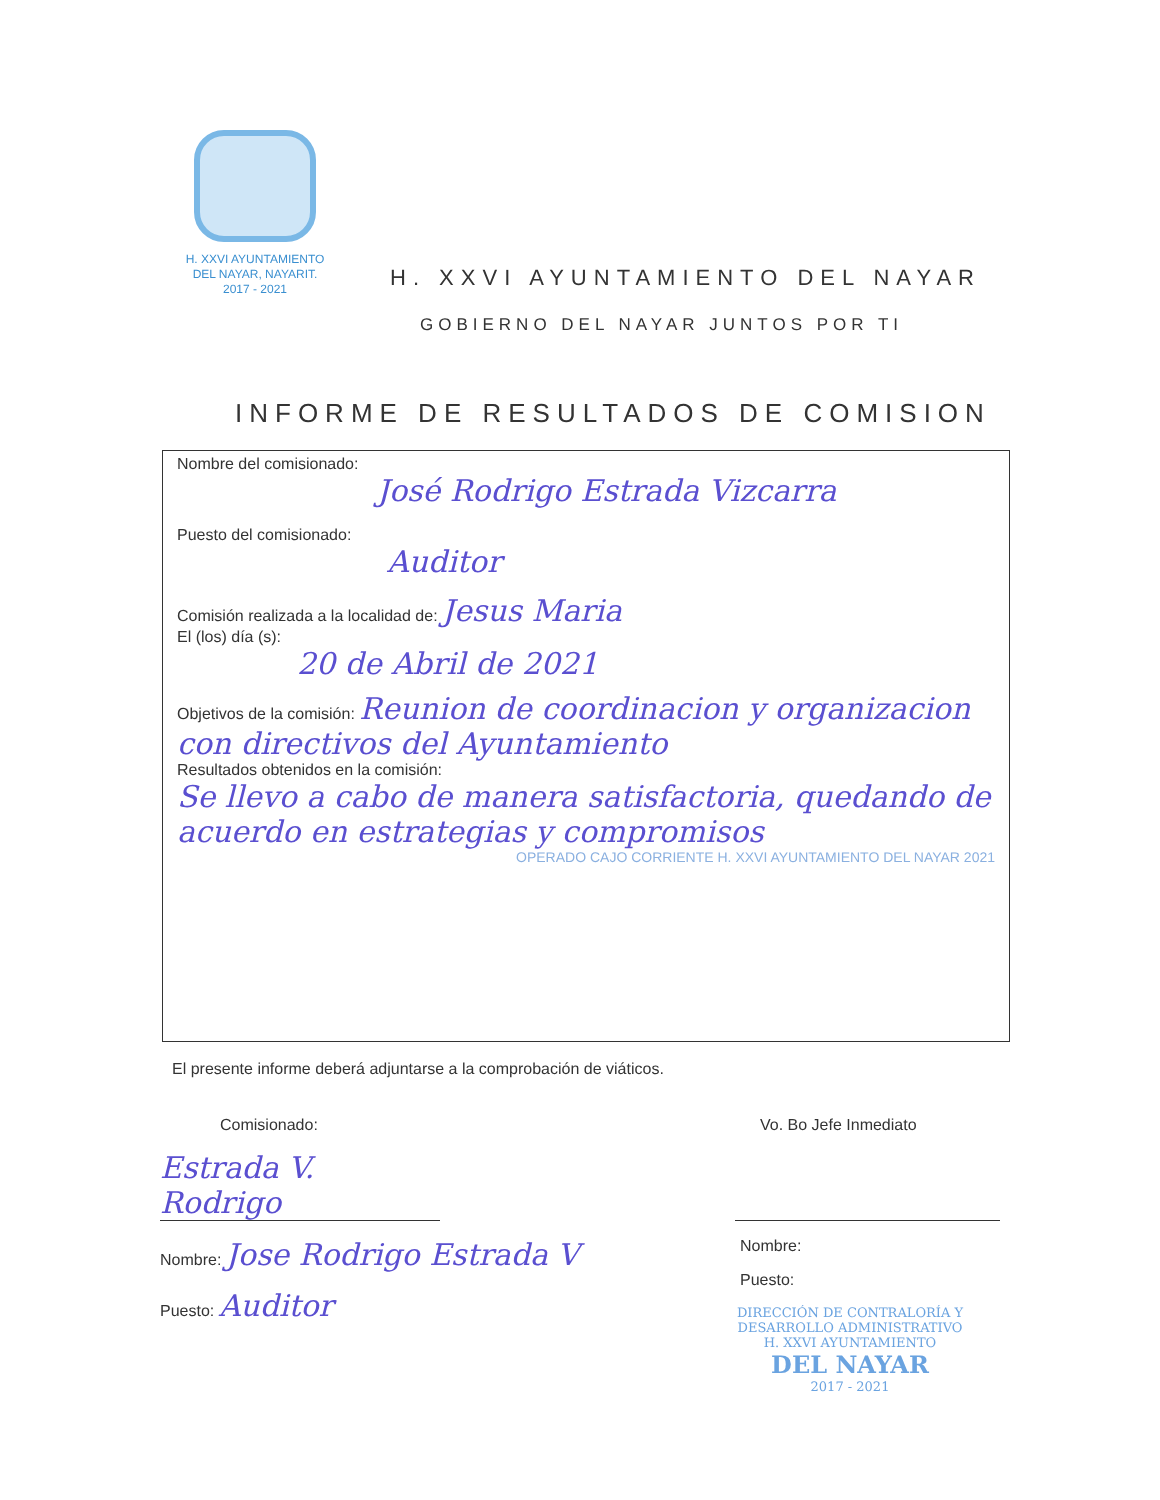H. XXVI AYUNTAMIENTO
DEL NAYAR, NAYARIT.
2017 - 2021
H. XXVI AYUNTAMIENTO DEL NAYAR
GOBIERNO DEL NAYAR JUNTOS POR TI
INFORME DE RESULTADOS DE COMISION
Nombre del comisionado:
José Rodrigo Estrada Vizcarra
Puesto del comisionado:
Auditor
Comisión realizada a la localidad de: Jesus Maria
El (los) día (s):
20 de Abril de 2021
Objetivos de la comisión: Reunion de coordinacion y organizacion con directivos del Ayuntamiento
Resultados obtenidos en la comisión:
Se llevo a cabo de manera satisfactoria, quedando de acuerdo en estrategias y compromisos
OPERADO CAJO CORRIENTE H. XXVI AYUNTAMIENTO DEL NAYAR 2021
El presente informe deberá adjuntarse a la comprobación de viáticos.
Comisionado:
Estrada V. Rodrigo
Nombre: Jose Rodrigo Estrada V
Puesto: Auditor
Vo. Bo Jefe Inmediato
Nombre:
Puesto:
DIRECCIÓN DE CONTRALORÍA Y DESARROLLO ADMINISTRATIVO
H. XXVI AYUNTAMIENTO
DEL NAYAR
2017 - 2021